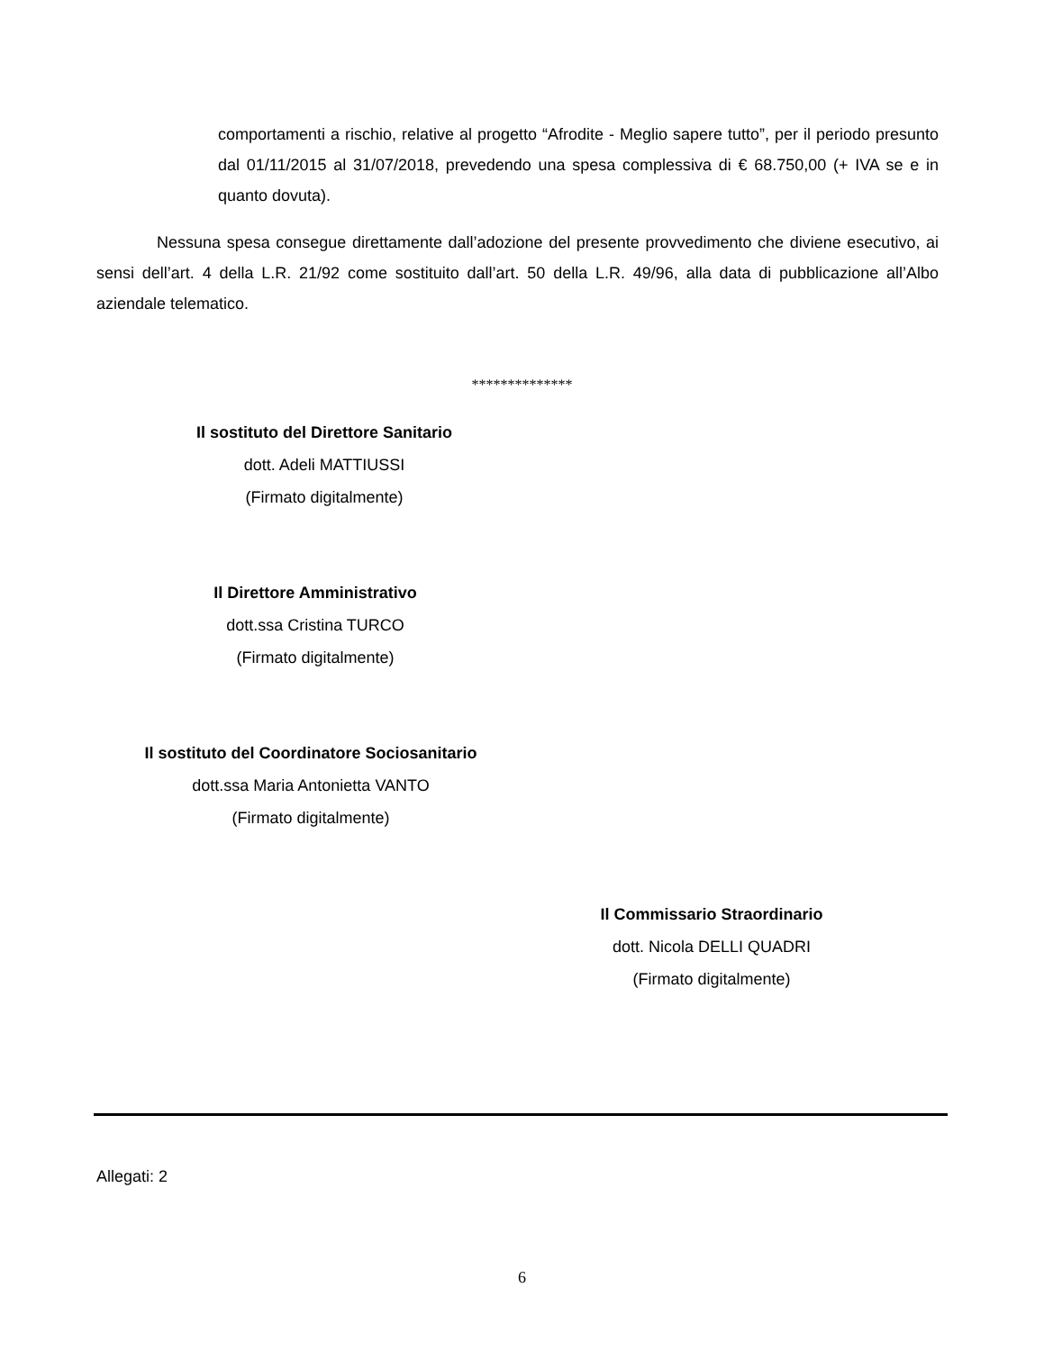comportamenti a rischio, relative al progetto “Afrodite - Meglio sapere tutto”, per il periodo presunto dal 01/11/2015 al 31/07/2018, prevedendo una spesa complessiva di € 68.750,00 (+ IVA se e in quanto dovuta).
Nessuna spesa consegue direttamente dall’adozione del presente provvedimento che diviene esecutivo, ai sensi dell’art. 4 della L.R. 21/92 come sostituito dall’art. 50 della L.R. 49/96, alla data di pubblicazione all’Albo aziendale telematico.
**************
Il sostituto del Direttore Sanitario
dott. Adeli MATTIUSSI
(Firmato digitalmente)
Il Direttore Amministrativo
dott.ssa Cristina TURCO
(Firmato digitalmente)
Il sostituto del Coordinatore Sociosanitario
dott.ssa Maria Antonietta VANTO
(Firmato digitalmente)
Il Commissario Straordinario
dott. Nicola DELLI QUADRI
(Firmato digitalmente)
Allegati: 2
6